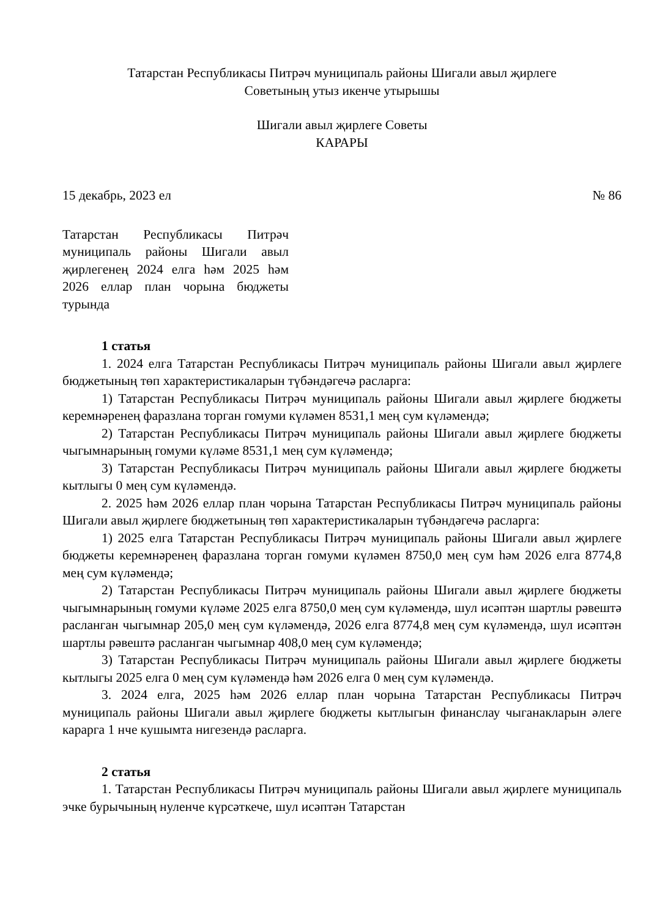Татарстан Республикасы Питрәч муниципаль районы Шигали авыл җирлеге
Советының утыз икенче утырышы
Шигали авыл җирлеге Советы
КАРАРЫ
15 декабрь, 2023 ел № 86
Татарстан Республикасы Питрәч муниципаль районы Шигали авыл җирлегенең 2024 елга һәм 2025 һәм 2026 еллар план чорына бюджеты турында
1 статья
1. 2024 елга Татарстан Республикасы Питрәч муниципаль районы Шигали авыл җирлеге бюджетының төп характеристикаларын түбәндәгечә расларга:
1) Татарстан Республикасы Питрәч муниципаль районы Шигали авыл җирлеге бюджеты керемнәренең фаразлана торган гомуми күләмен 8531,1 мең сум күләмендә;
2) Татарстан Республикасы Питрәч муниципаль районы Шигали авыл җирлеге бюджеты чыгымнарының гомуми күләме 8531,1 мең сум күләмендә;
3) Татарстан Республикасы Питрәч муниципаль районы Шигали авыл җирлеге бюджеты кытлыгы 0 мең сум күләмендә.
2. 2025 һәм 2026 еллар план чорына Татарстан Республикасы Питрәч муниципаль районы Шигали авыл җирлеге бюджетының төп характеристикаларын түбәндәгечә расларга:
1) 2025 елга Татарстан Республикасы Питрәч муниципаль районы Шигали авыл җирлеге бюджеты керемнәренең фаразлана торган гомуми күләмен 8750,0 мең сум һәм 2026 елга 8774,8 мең сум күләмендә;
2) Татарстан Республикасы Питрәч муниципаль районы Шигали авыл җирлеге бюджеты чыгымнарының гомуми күләме 2025 елга 8750,0 мең сум күләмендә, шул исәптән шартлы рәвештә расланган чыгымнар 205,0 мең сум күләмендә, 2026 елга 8774,8 мең сум күләмендә, шул исәптән шартлы рәвештә расланган чыгымнар 408,0 мең сум күләмендә;
3) Татарстан Республикасы Питрәч муниципаль районы Шигали авыл җирлеге бюджеты кытлыгы 2025 елга 0 мең сум күләмендә һәм 2026 елга 0 мең сум күләмендә.
3. 2024 елга, 2025 һәм 2026 еллар план чорына Татарстан Республикасы Питрәч муниципаль районы Шигали авыл җирлеге бюджеты кытлыгын финанслау чыганакларын әлеге карарга 1 нче кушымта нигезендә расларга.
2 статья
1. Татарстан Республикасы Питрәч муниципаль районы Шигали авыл җирлеге муниципаль эчке бурычының нуленче күрсәткече, шул исәптән Татарстан